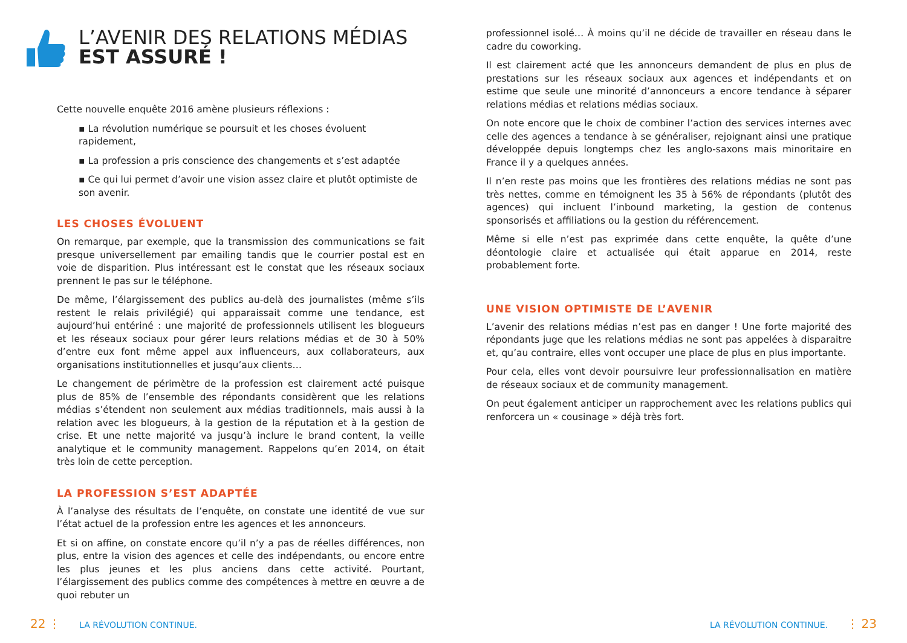L’AVENIR DES RELATIONS MÉDIAS
EST ASSURÉ !
Cette nouvelle enquête 2016 amène plusieurs réflexions :
▪ La révolution numérique se poursuit et les choses évoluent rapidement,
▪ La profession a pris conscience des changements et s’est adaptée
▪ Ce qui lui permet d’avoir une vision assez claire et plutôt optimiste de son avenir.
LES CHOSES ÉVOLUENT
On remarque, par exemple, que la transmission des communications se fait presque universellement par emailing tandis que le courrier postal est en voie de disparition. Plus intéressant est le constat que les réseaux sociaux prennent le pas sur le téléphone.
De même, l’élargissement des publics au-delà des journalistes (même s’ils restent le relais privilégié) qui apparaissait comme une tendance, est aujourd’hui entériné : une majorité de professionnels utilisent les blogueurs et les réseaux sociaux pour gérer leurs relations médias et de 30 à 50% d’entre eux font même appel aux influenceurs, aux collaborateurs, aux organisations institutionnelles et jusqu’aux clients…
Le changement de périmètre de la profession est clairement acté puisque plus de 85% de l’ensemble des répondants considèrent que les relations médias s’étendent non seulement aux médias traditionnels, mais aussi à la relation avec les blogueurs, à la gestion de la réputation et à la gestion de crise. Et une nette majorité va jusqu’à inclure le brand content, la veille analytique et le community management. Rappelons qu’en 2014, on était très loin de cette perception.
LA PROFESSION S’EST ADAPTÉE
À l’analyse des résultats de l’enquête, on constate une identité de vue sur l’état actuel de la profession entre les agences et les annonceurs.
Et si on affine, on constate encore qu’il n’y a pas de réelles différences, non plus, entre la vision des agences et celle des indépendants, ou encore entre les plus jeunes et les plus anciens dans cette activité. Pourtant, l’élargissement des publics comme des compétences à mettre en œuvre a de quoi rebuter un
professionnel isolé… À moins qu’il ne décide de travailler en réseau dans le cadre du coworking.
Il est clairement acté que les annonceurs demandent de plus en plus de prestations sur les réseaux sociaux aux agences et indépendants et on estime que seule une minorité d’annonceurs a encore tendance à séparer relations médias et relations médias sociaux.
On note encore que le choix de combiner l’action des services internes avec celle des agences a tendance à se généraliser, rejoignant ainsi une pratique développée depuis longtemps chez les anglo-saxons mais minoritaire en France il y a quelques années.
Il n’en reste pas moins que les frontières des relations médias ne sont pas très nettes, comme en témoignent les 35 à 56% de répondants (plutôt des agences) qui incluent l’inbound marketing, la gestion de contenus sponsorisés et affiliations ou la gestion du référencement.
Même si elle n’est pas exprimée dans cette enquête, la quête d’une déontologie claire et actualisée qui était apparue en 2014, reste probablement forte.
UNE VISION OPTIMISTE DE L’AVENIR
L’avenir des relations médias n’est pas en danger ! Une forte majorité des répondants juge que les relations médias ne sont pas appelées à disparaitre et, qu’au contraire, elles vont occuper une place de plus en plus importante.
Pour cela, elles vont devoir poursuivre leur professionnalisation en matière de réseaux sociaux et de community management.
On peut également anticiper un rapprochement avec les relations publics qui renforcera un « cousinage » déjà très fort.
22 ⋮ LA RÉVOLUTION CONTINUE. LA RÉVOLUTION CONTINUE. ⋮ 23